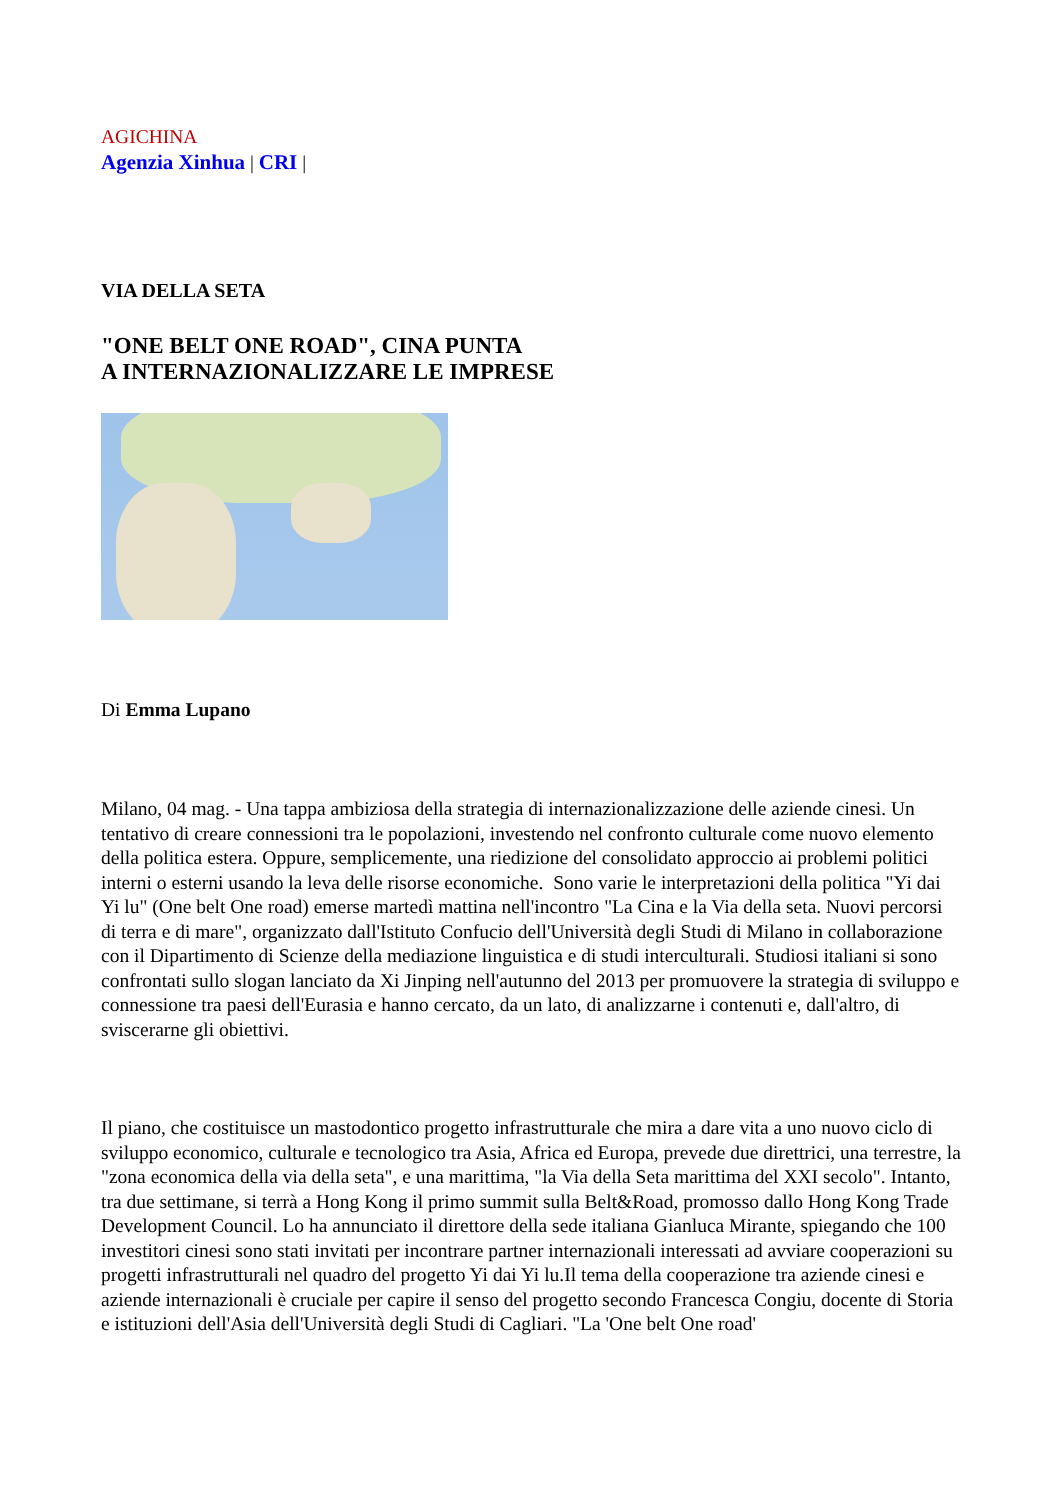AGICHINA
Agenzia Xinhua | CRI |
VIA DELLA SETA
"ONE BELT ONE ROAD", CINA PUNTA
A INTERNAZIONALIZZARE LE IMPRESE
Di Emma Lupano
Milano, 04 mag. - Una tappa ambiziosa della strategia di internazionalizzazione delle aziende cinesi. Un tentativo di creare connessioni tra le popolazioni, investendo nel confronto culturale come nuovo elemento della politica estera. Oppure, semplicemente, una riedizione del consolidato approccio ai problemi politici interni o esterni usando la leva delle risorse economiche. Sono varie le interpretazioni della politica "Yi dai Yi lu" (One belt One road) emerse martedì mattina nell'incontro "La Cina e la Via della seta. Nuovi percorsi di terra e di mare", organizzato dall'Istituto Confucio dell'Università degli Studi di Milano in collaborazione con il Dipartimento di Scienze della mediazione linguistica e di studi interculturali. Studiosi italiani si sono confrontati sullo slogan lanciato da Xi Jinping nell'autunno del 2013 per promuovere la strategia di sviluppo e connessione tra paesi dell'Eurasia e hanno cercato, da un lato, di analizzarne i contenuti e, dall'altro, di sviscerarne gli obiettivi.
Il piano, che costituisce un mastodontico progetto infrastrutturale che mira a dare vita a uno nuovo ciclo di sviluppo economico, culturale e tecnologico tra Asia, Africa ed Europa, prevede due direttrici, una terrestre, la "zona economica della via della seta", e una marittima, "la Via della Seta marittima del XXI secolo". Intanto, tra due settimane, si terrà a Hong Kong il primo summit sulla Belt&Road, promosso dallo Hong Kong Trade Development Council. Lo ha annunciato il direttore della sede italiana Gianluca Mirante, spiegando che 100 investitori cinesi sono stati invitati per incontrare partner internazionali interessati ad avviare cooperazioni su progetti infrastrutturali nel quadro del progetto Yi dai Yi lu.Il tema della cooperazione tra aziende cinesi e aziende internazionali è cruciale per capire il senso del progetto secondo Francesca Congiu, docente di Storia e istituzioni dell'Asia dell'Università degli Studi di Cagliari. "La 'One belt One road'